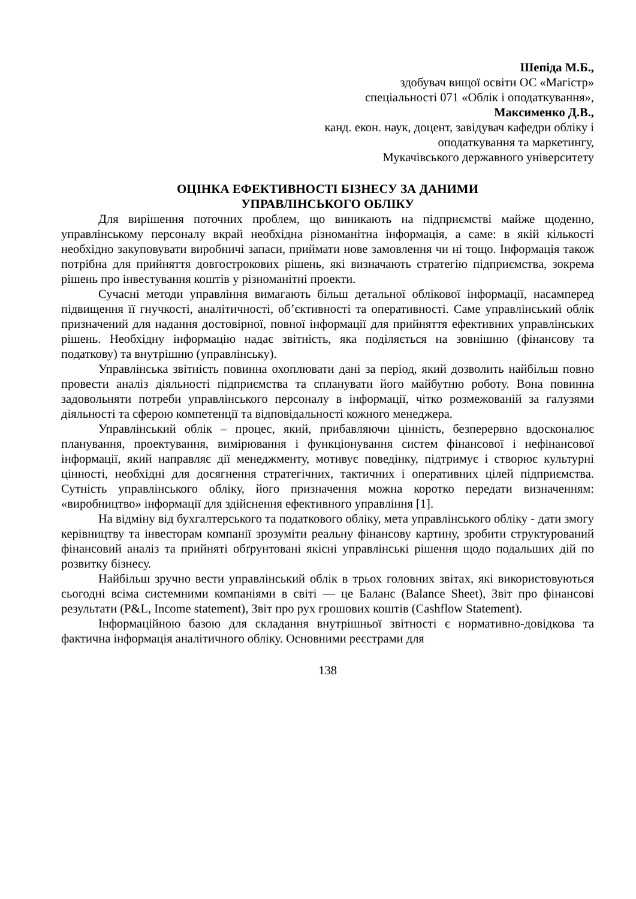Шепіда М.Б.,
здобувач вищої освіти ОС «Магістр»
спеціальності 071 «Облік і оподаткування»,
Максименко Д.В.,
канд. екон. наук, доцент, завідувач кафедри обліку і
оподаткування та маркетингу,
Мукачівського державного університету
ОЦІНКА ЕФЕКТИВНОСТІ БІЗНЕСУ ЗА ДАНИМИ
УПРАВЛІНСЬКОГО ОБЛІКУ
Для вирішення поточних проблем, що виникають на підприємстві майже щоденно, управлінському персоналу вкрай необхідна різноманітна інформація, а саме: в якій кількості необхідно закуповувати виробничі запаси, приймати нове замовлення чи ні тощо. Інформація також потрібна для прийняття довгострокових рішень, які визначають стратегію підприємства, зокрема рішень про інвестування коштів у різноманітні проекти.
Сучасні методи управління вимагають більш детальної облікової інформації, насамперед підвищення її гнучкості, аналітичності, об’єктивності та оперативності. Саме управлінський облік призначений для надання достовірної, повної інформації для прийняття ефективних управлінських рішень. Необхідну інформацію надає звітність, яка поділяється на зовнішню (фінансову та податкову) та внутрішню (управлінську).
Управлінська звітність повинна охоплювати дані за період, який дозволить найбільш повно провести аналіз діяльності підприємства та спланувати його майбутню роботу. Вона повинна задовольняти потреби управлінського персоналу в інформації, чітко розмежованій за галузями діяльності та сферою компетенції та відповідальності кожного менеджера.
Управлінський облік – процес, який, прибавляючи цінність, безперервно вдосконалює планування, проектування, вимірювання і функціонування систем фінансової і нефінансової інформації, який направляє дії менеджменту, мотивує поведінку, підтримує і створює культурні цінності, необхідні для досягнення стратегічних, тактичних і оперативних цілей підприємства. Сутність управлінського обліку, його призначення можна коротко передати визначенням: «виробництво» інформації для здійснення ефективного управління [1].
На відміну від бухгалтерського та податкового обліку, мета управлінського обліку - дати змогу керівництву та інвесторам компанії зрозуміти реальну фінансову картину, зробити структурований фінансовий аналіз та прийняті обґрунтовані якісні управлінські рішення щодо подальших дій по розвитку бізнесу.
Найбільш зручно вести управлінський облік в трьох головних звітах, які використовуються сьогодні всіма системними компаніями в світі — це Баланс (Balance Sheet), Звіт про фінансові результати (P&L, Income statement), Звіт про рух грошових коштів (Cashflow Statement).
Інформаційною базою для складання внутрішньої звітності є нормативно-довідкова та фактична інформація аналітичного обліку. Основними реєстрами для
138